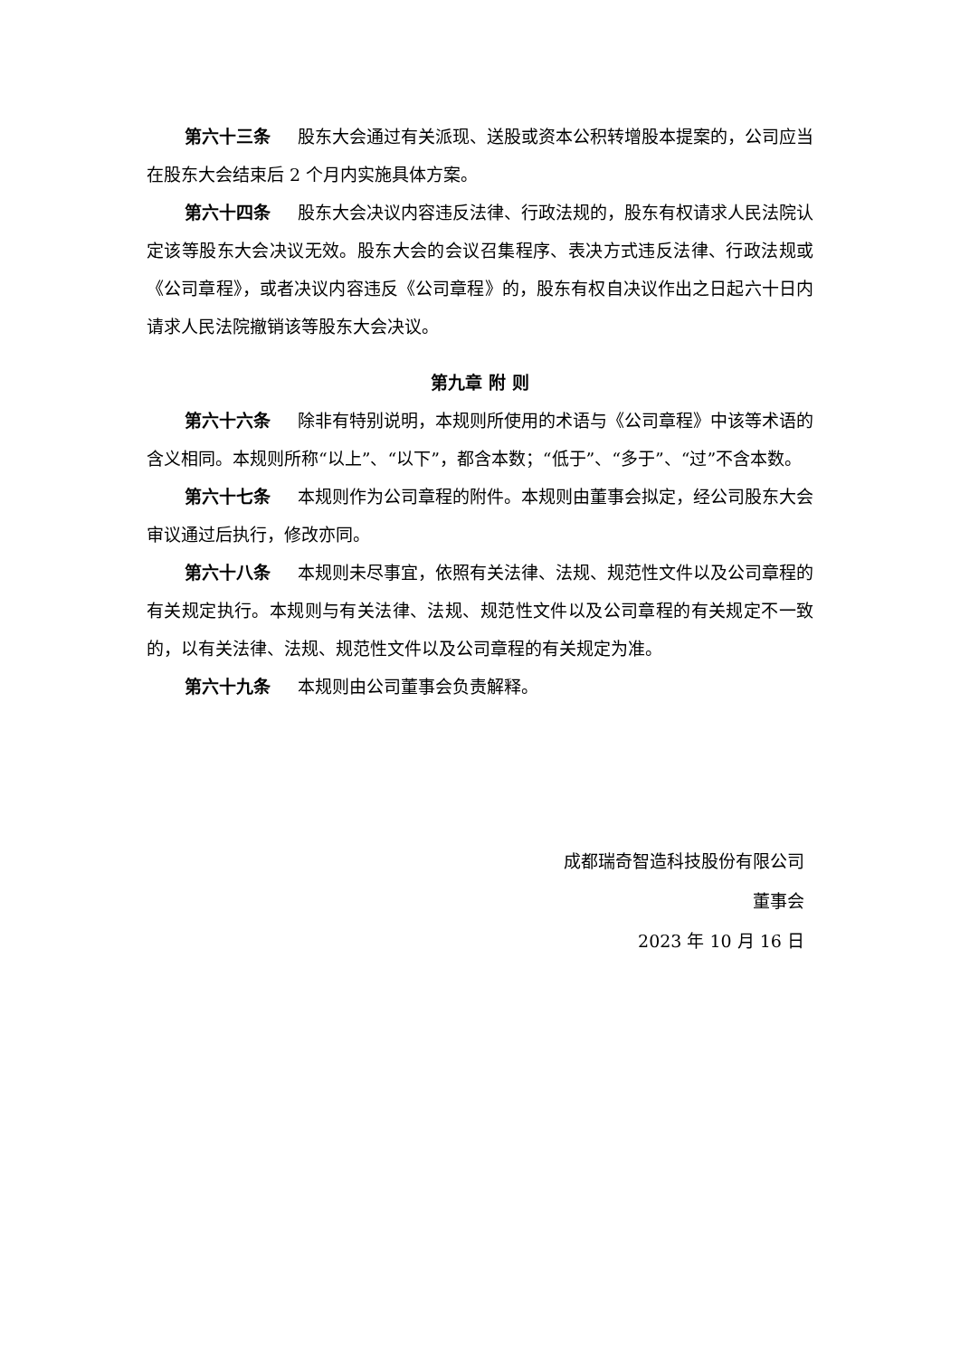第六十三条 股东大会通过有关派现、送股或资本公积转增股本提案的，公司应当在股东大会结束后 2 个月内实施具体方案。
第六十四条 股东大会决议内容违反法律、行政法规的，股东有权请求人民法院认定该等股东大会决议无效。股东大会的会议召集程序、表决方式违反法律、行政法规或《公司章程》，或者决议内容违反《公司章程》的，股东有权自决议作出之日起六十日内请求人民法院撤销该等股东大会决议。
第九章 附 则
第六十六条 除非有特别说明，本规则所使用的术语与《公司章程》中该等术语的含义相同。本规则所称“以上”、“以下”，都含本数；“低于”、“多于”、“过”不含本数。
第六十七条 本规则作为公司章程的附件。本规则由董事会拟定，经公司股东大会审议通过后执行，修改亦同。
第六十八条 本规则未尽事宜，依照有关法律、法规、规范性文件以及公司章程的有关规定执行。本规则与有关法律、法规、规范性文件以及公司章程的有关规定不一致的，以有关法律、法规、规范性文件以及公司章程的有关规定为准。
第六十九条 本规则由公司董事会负责解释。
成都瑞奇智造科技股份有限公司
董事会
2023 年 10 月 16 日